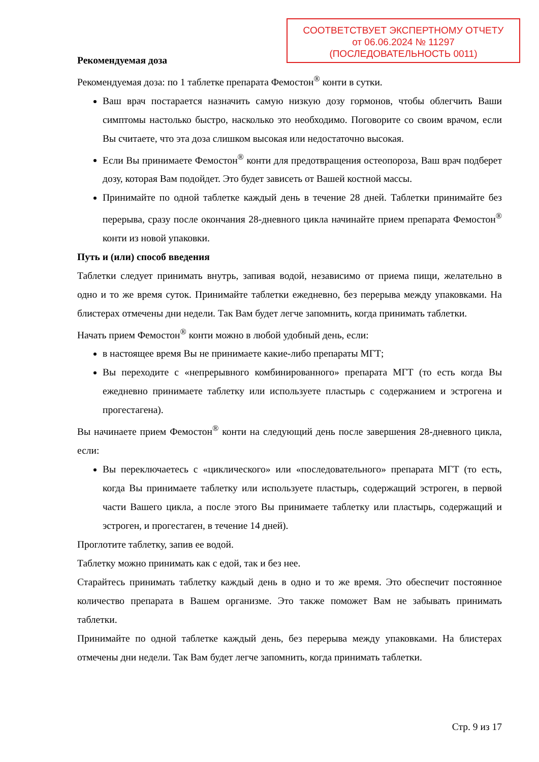СООТВЕТСТВУЕТ ЭКСПЕРТНОМУ ОТЧЕТУ
от 06.06.2024 № 11297
(ПОСЛЕДОВАТЕЛЬНОСТЬ 0011)
Рекомендуемая доза
Рекомендуемая доза: по 1 таблетке препарата Фемостон<sup>®</sup> конти в сутки.
Ваш врач постарается назначить самую низкую дозу гормонов, чтобы облегчить Ваши симптомы настолько быстро, насколько это необходимо. Поговорите со своим врачом, если Вы считаете, что эта доза слишком высокая или недостаточно высокая.
Если Вы принимаете Фемостон<sup>®</sup> конти для предотвращения остеопороза, Ваш врач подберет дозу, которая Вам подойдет. Это будет зависеть от Вашей костной массы.
Принимайте по одной таблетке каждый день в течение 28 дней. Таблетки принимайте без перерыва, сразу после окончания 28-дневного цикла начинайте прием препарата Фемостон<sup>®</sup> конти из новой упаковки.
Путь и (или) способ введения
Таблетки следует принимать внутрь, запивая водой, независимо от приема пищи, желательно в одно и то же время суток. Принимайте таблетки ежедневно, без перерыва между упаковками. На блистерах отмечены дни недели. Так Вам будет легче запомнить, когда принимать таблетки.
Начать прием Фемостон<sup>®</sup> конти можно в любой удобный день, если:
в настоящее время Вы не принимаете какие-либо препараты МГТ;
Вы переходите с «непрерывного комбинированного» препарата МГТ (то есть когда Вы ежедневно принимаете таблетку или используете пластырь с содержанием и эстрогена и прогестагена).
Вы начинаете прием Фемостон<sup>®</sup> конти на следующий день после завершения 28-дневного цикла, если:
Вы переключаетесь с «циклического» или «последовательного» препарата МГТ (то есть, когда Вы принимаете таблетку или используете пластырь, содержащий эстроген, в первой части Вашего цикла, а после этого Вы принимаете таблетку или пластырь, содержащий и эстроген, и прогестаген, в течение 14 дней).
Проглотите таблетку, запив ее водой.
Таблетку можно принимать как с едой, так и без нее.
Старайтесь принимать таблетку каждый день в одно и то же время. Это обеспечит постоянное количество препарата в Вашем организме. Это также поможет Вам не забывать принимать таблетки.
Принимайте по одной таблетке каждый день, без перерыва между упаковками. На блистерах отмечены дни недели. Так Вам будет легче запомнить, когда принимать таблетки.
Стр. 9 из 17